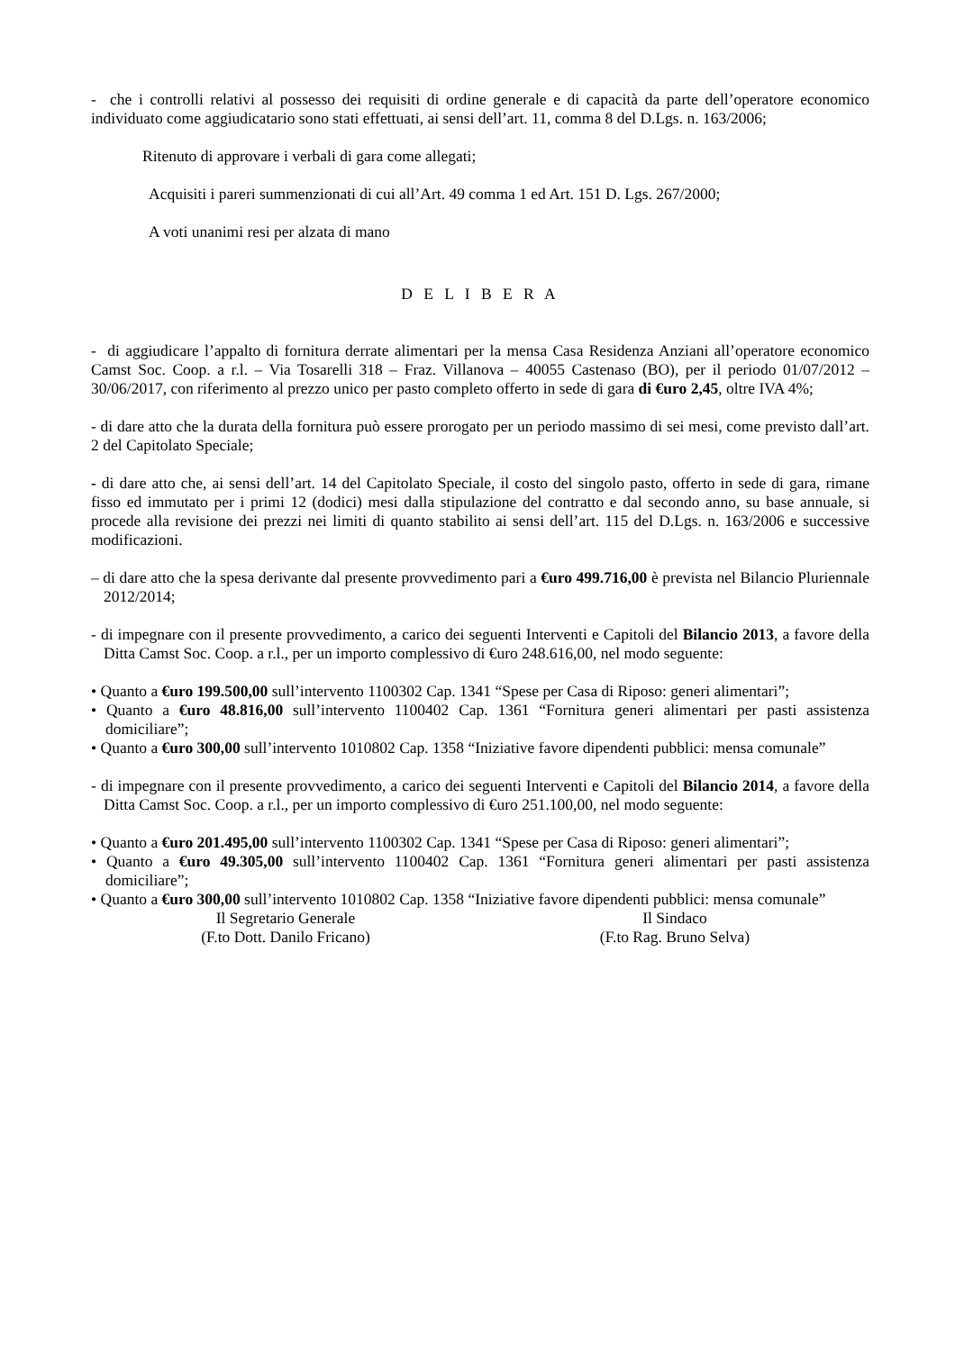- che i controlli relativi al possesso dei requisiti di ordine generale e di capacità da parte dell’operatore economico individuato come aggiudicatario sono stati effettuati, ai sensi dell’art. 11, comma 8 del D.Lgs. n. 163/2006;
Ritenuto di approvare i verbali di gara come allegati;
Acquisiti i pareri summenzionati di cui all’Art. 49 comma 1 ed Art. 151 D. Lgs. 267/2000;
A voti unanimi resi per alzata di mano
D E L I B E R A
- di aggiudicare l’appalto di fornitura derrate alimentari per la mensa Casa Residenza Anziani all’operatore economico Camst Soc. Coop. a r.l. – Via Tosarelli 318 – Fraz. Villanova – 40055 Castenaso (BO), per il periodo 01/07/2012 – 30/06/2017, con riferimento al prezzo unico per pasto completo offerto in sede di gara di €uro 2,45, oltre IVA 4%;
- di dare atto che la durata della fornitura può essere prorogato per un periodo massimo di sei mesi, come previsto dall’art. 2 del Capitolato Speciale;
- di dare atto che, ai sensi dell’art. 14 del Capitolato Speciale, il costo del singolo pasto, offerto in sede di gara, rimane fisso ed immutato per i primi 12 (dodici) mesi dalla stipulazione del contratto e dal secondo anno, su base annuale, si procede alla revisione dei prezzi nei limiti di quanto stabilito ai sensi dell’art. 115 del D.Lgs. n. 163/2006 e successive modificazioni.
– di dare atto che la spesa derivante dal presente provvedimento pari a €uro 499.716,00 è prevista nel Bilancio Pluriennale 2012/2014;
- di impegnare con il presente provvedimento, a carico dei seguenti Interventi e Capitoli del Bilancio 2013, a favore della Ditta Camst Soc. Coop. a r.l., per un importo complessivo di €uro 248.616,00, nel modo seguente:
• Quanto a €uro 199.500,00 sull’intervento 1100302 Cap. 1341 “Spese per Casa di Riposo: generi alimentari”;
• Quanto a €uro 48.816,00 sull’intervento 1100402 Cap. 1361 “Fornitura generi alimentari per pasti assistenza domiciliare”;
• Quanto a €uro 300,00 sull’intervento 1010802 Cap. 1358 “Iniziative favore dipendenti pubblici: mensa comunale”
- di impegnare con il presente provvedimento, a carico dei seguenti Interventi e Capitoli del Bilancio 2014, a favore della Ditta Camst Soc. Coop. a r.l., per un importo complessivo di €uro 251.100,00, nel modo seguente:
• Quanto a €uro 201.495,00 sull’intervento 1100302 Cap. 1341 “Spese per Casa di Riposo: generi alimentari”;
• Quanto a €uro 49.305,00 sull’intervento 1100402 Cap. 1361 “Fornitura generi alimentari per pasti assistenza domiciliare”;
• Quanto a €uro 300,00 sull’intervento 1010802 Cap. 1358 “Iniziative favore dipendenti pubblici: mensa comunale”
Il Segretario Generale
(F.to Dott. Danilo Fricano)
Il Sindaco
(F.to Rag. Bruno Selva)